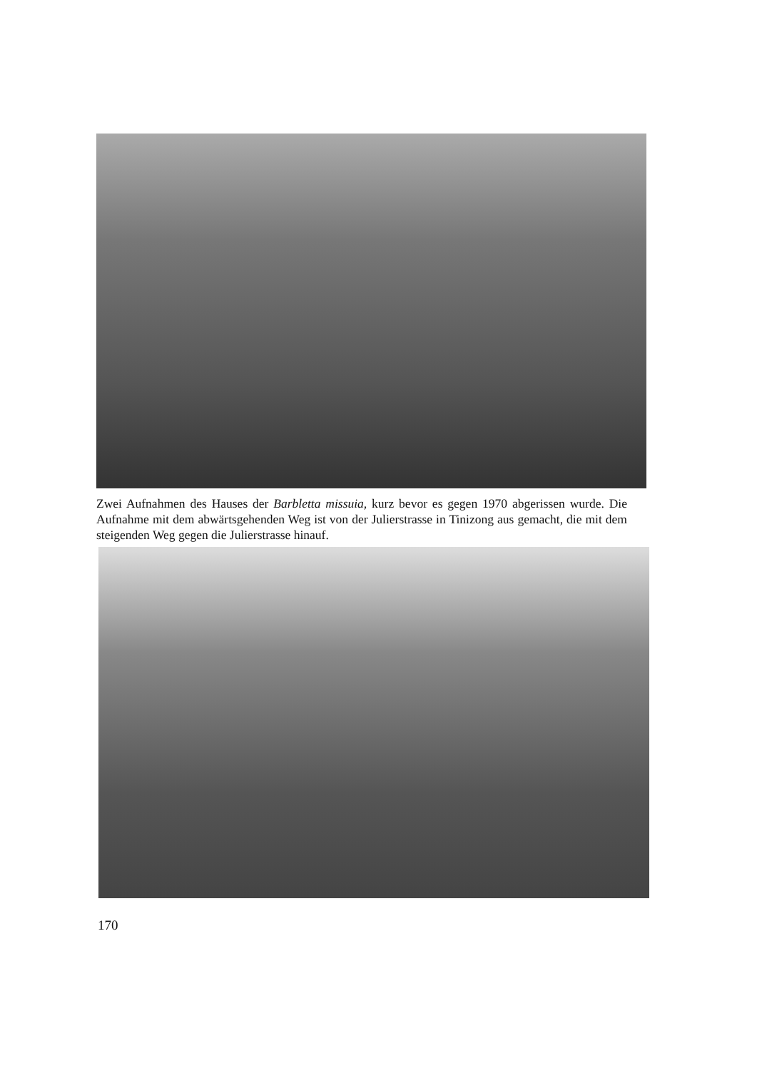Zwei Aufnahmen des Hauses der Barbletta missuia, kurz bevor es gegen 1970 abgerissen wurde. Die Aufnahme mit dem abwärtsgehenden Weg ist von der Julierstrasse in Tinizong aus gemacht, die mit dem steigenden Weg gegen die Julierstrasse hinauf.
170